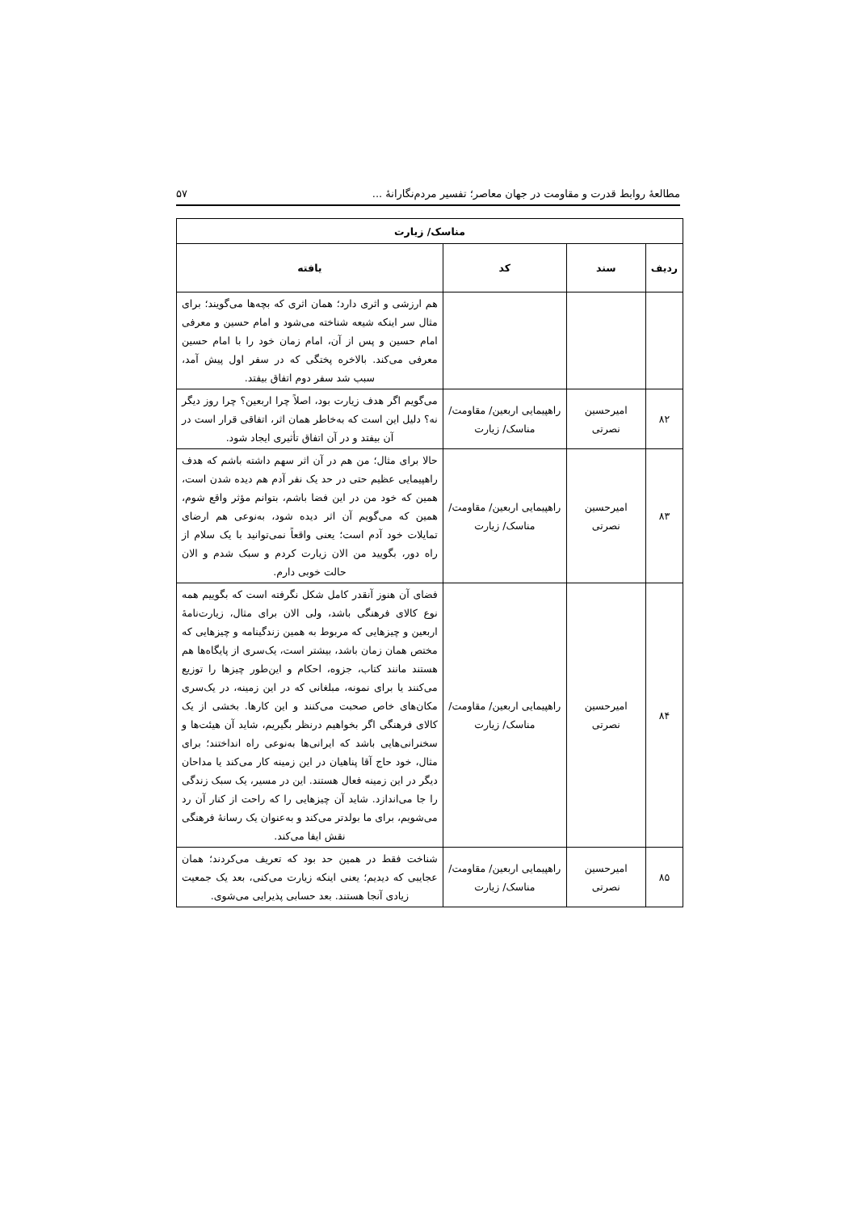مطالعهٔ روابط قدرت و مقاومت در جهان معاصر؛ تفسیر مردم‌نگارانهٔ ... ۵۷
| مناسک/ زیارت | | | |
| --- | --- | --- | --- |
| ردیف | سند | کد | یافته |
| | | | هم ارزشی و اثری دارد؛ همان اثری که بچه‌ها می‌گویند؛ برای مثال سر اینکه شیعه شناخته می‌شود و امام حسین و معرفی امام حسین و پس از آن، امام زمان خود را با امام حسین معرفی می‌کند. بالاخره پختگی که در سفر اول پیش آمد، سبب شد سفر دوم اتفاق بیفتد. |
| ۸۲ | امیرحسین نصرتی | راهپیمایی اربعین/ مقاومت/ مناسک/ زیارت | می‌گویم اگر هدف زیارت بود، اصلاً چرا اربعین؟ چرا روز دیگر نه؟ دلیل این است که به‌خاطر همان اثر، اتفاقی قرار است در آن بیفتد و در آن اتفاق تأثیری ایجاد شود. |
| ۸۳ | امیرحسین نصرتی | راهپیمایی اربعین/ مقاومت/ مناسک/ زیارت | حالا برای مثال؛ من هم در آن اثر سهم داشته باشم که هدف راهپیمایی عظیم حتی در حد یک نفر آدم هم دیده شدن است، همین که خود من در این فضا باشم، بتوانم مؤثر واقع شوم، همین که می‌گویم آن اثر دیده شود، به‌نوعی هم ارضای تمایلات خود آدم است؛ یعنی واقعاً نمی‌توانید با یک سلام از راه دور، بگویید من الان زیارت کردم و سبک شدم و الان حالت خوبی دارم. |
| ۸۴ | امیرحسین نصرتی | راهپیمایی اربعین/ مقاومت/ مناسک/ زیارت | فضای آن هنوز آنقدر کامل شکل نگرفته است که بگوییم همه نوع کالای فرهنگی باشد، ولی الان برای مثال، زیارت‌نامهٔ اربعین و چیزهایی که مربوط به همین زندگینامه و چیزهایی که مختص همان زمان باشد، بیشتر است، یک‌سری از پایگاه‌ها هم هستند مانند کتاب، جزوه، احکام و این‌طور چیزها را توزیع می‌کنند یا برای نمونه، مبلغانی که در این زمینه، در یک‌سری مکان‌های خاص صحبت می‌کنند و این کارها. بخشی از یک کالای فرهنگی اگر بخواهیم درنظر بگیریم، شاید آن هیئت‌ها و سخنرانی‌هایی باشد که ایرانی‌ها به‌نوعی راه انداختند؛ برای مثال، خود حاج آقا پناهیان در این زمینه کار می‌کند یا مداحان دیگر در این زمینه فعال هستند. این در مسیر، یک سبک زندگی را جا می‌اندازد. شاید آن چیزهایی را که راحت از کنار آن رد می‌شویم، برای ما بولدتر می‌کند و به‌عنوان یک رسانهٔ فرهنگی نقش ایفا می‌کند. |
| ۸۵ | امیرحسین نصرتی | راهپیمایی اربعین/ مقاومت/ مناسک/ زیارت | شناخت فقط در همین حد بود که تعریف می‌کردند؛ همان عجایبی که دیدیم؛ یعنی اینکه زیارت می‌کنی، بعد یک جمعیت زیادی آنجا هستند. بعد حسابی پذیرایی می‌شوی. |